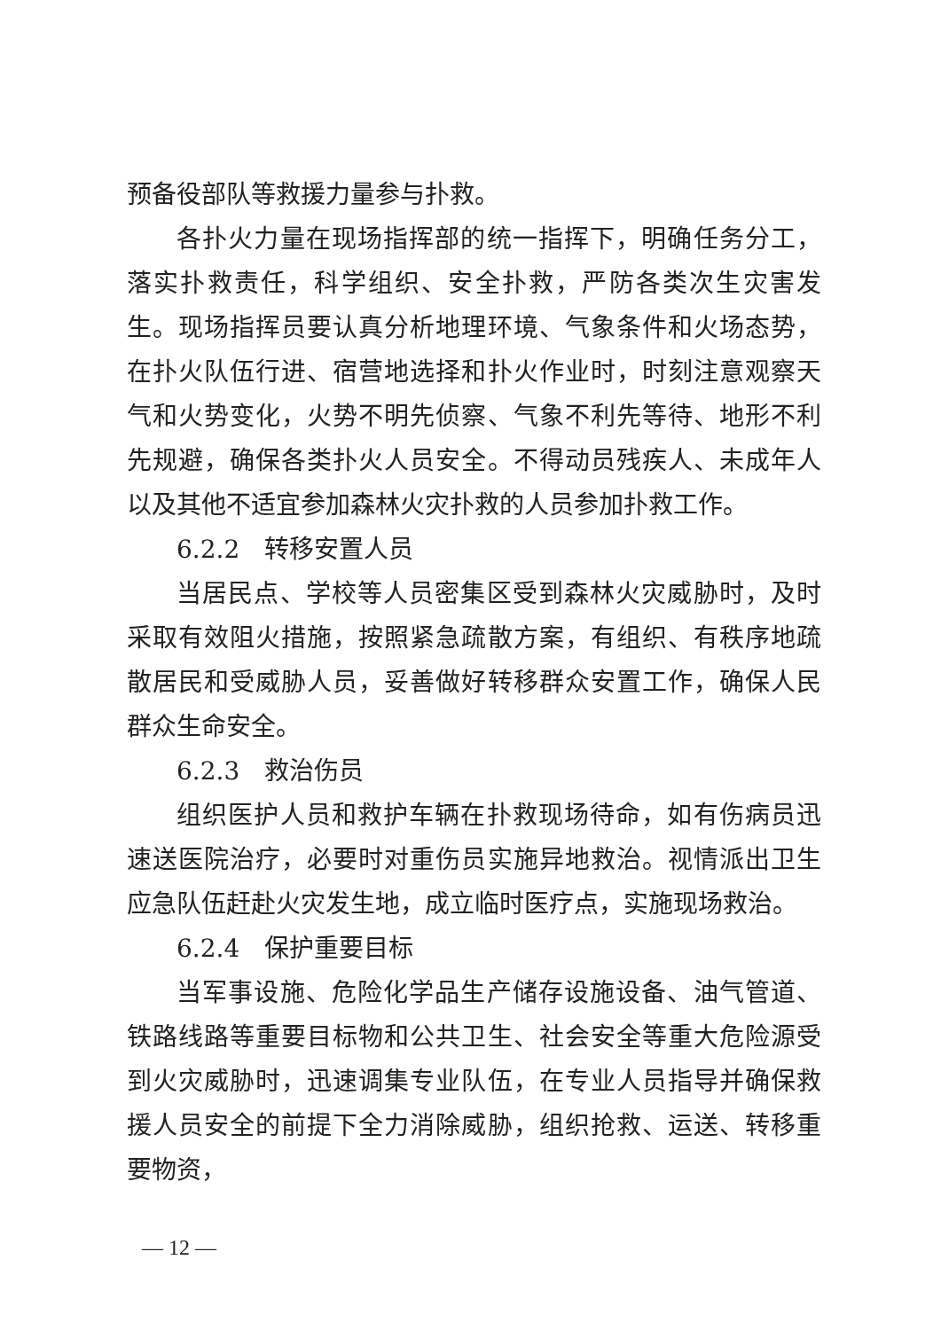预备役部队等救援力量参与扑救。
各扑火力量在现场指挥部的统一指挥下，明确任务分工，落实扑救责任，科学组织、安全扑救，严防各类次生灾害发生。现场指挥员要认真分析地理环境、气象条件和火场态势，在扑火队伍行进、宿营地选择和扑火作业时，时刻注意观察天气和火势变化，火势不明先侦察、气象不利先等待、地形不利先规避，确保各类扑火人员安全。不得动员残疾人、未成年人以及其他不适宜参加森林火灾扑救的人员参加扑救工作。
6.2.2　转移安置人员
当居民点、学校等人员密集区受到森林火灾威胁时，及时采取有效阻火措施，按照紧急疏散方案，有组织、有秩序地疏散居民和受威胁人员，妥善做好转移群众安置工作，确保人民群众生命安全。
6.2.3　救治伤员
组织医护人员和救护车辆在扑救现场待命，如有伤病员迅速送医院治疗，必要时对重伤员实施异地救治。视情派出卫生应急队伍赶赴火灾发生地，成立临时医疗点，实施现场救治。
6.2.4　保护重要目标
当军事设施、危险化学品生产储存设施设备、油气管道、铁路线路等重要目标物和公共卫生、社会安全等重大危险源受到火灾威胁时，迅速调集专业队伍，在专业人员指导并确保救援人员安全的前提下全力消除威胁，组织抢救、运送、转移重要物资，
— 12 —